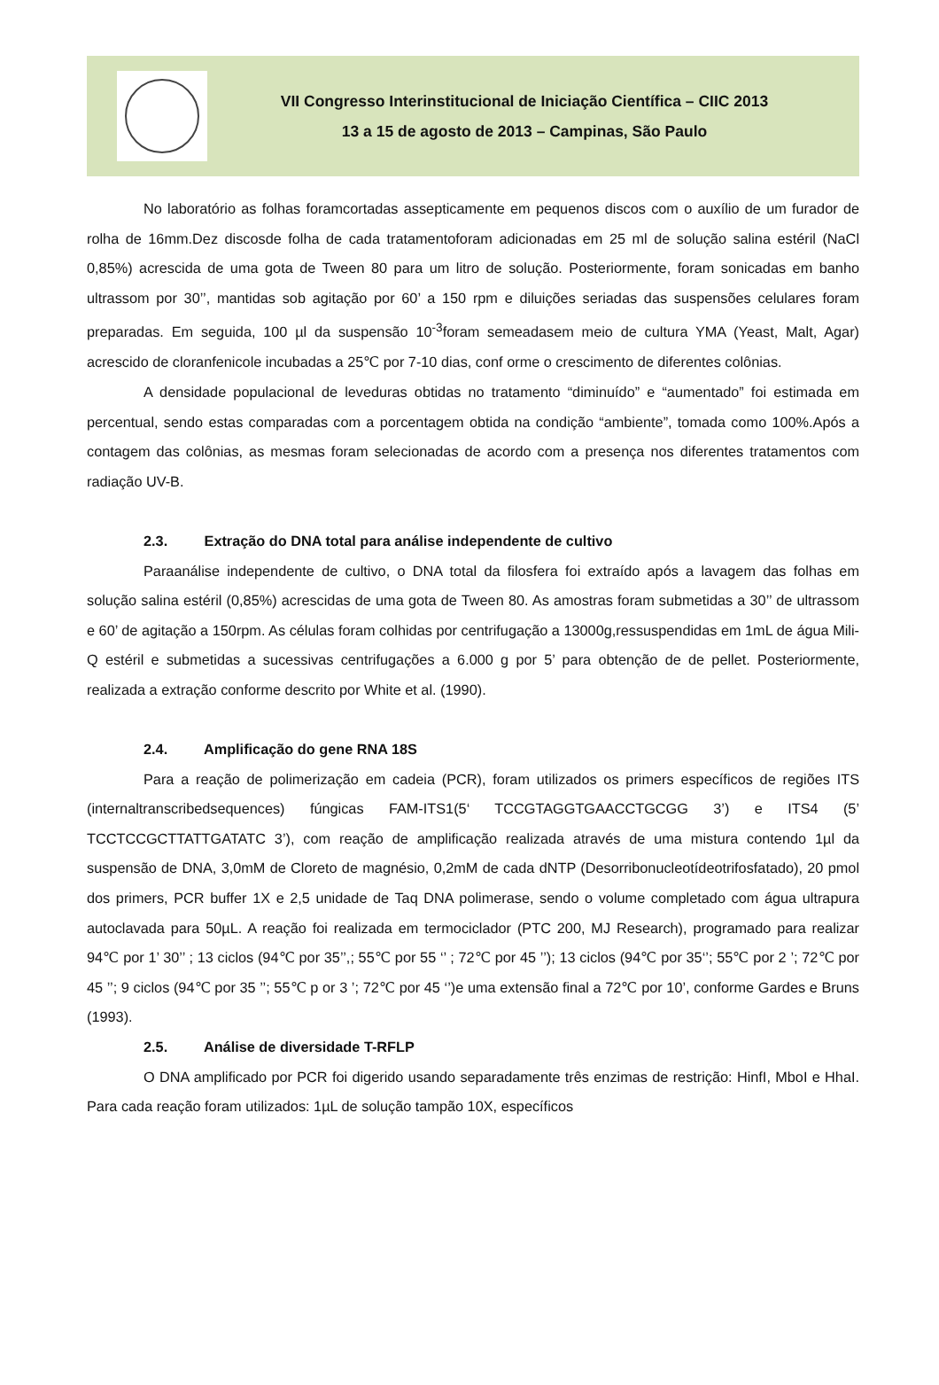VII Congresso Interinstitucional de Iniciação Científica – CIIC 2013
13 a 15 de agosto de 2013 – Campinas, São Paulo
No laboratório as folhas foramcortadas assepticamente em pequenos discos com o auxílio de um furador de rolha de 16mm.Dez discosde folha de cada tratamentoforam adicionadas em 25 ml de solução salina estéril (NaCl 0,85%) acrescida de uma gota de Tween 80 para um litro de solução. Posteriormente, foram sonicadas em banho ultrassom por 30’’, mantidas sob agitação por 60’ a 150 rpm e diluições seriadas das suspensões celulares foram preparadas. Em seguida, 100 µl da suspensão 10<sup>-3</sup>foram semeadasem meio de cultura YMA (Yeast, Malt, Agar) acrescido de cloranfenicole incubadas a 25℃ por 7-10 dias, conf orme o crescimento de diferentes colônias.
A densidade populacional de leveduras obtidas no tratamento “diminuído” e “aumentado” foi estimada em percentual, sendo estas comparadas com a porcentagem obtida na condição “ambiente”, tomada como 100%.Após a contagem das colônias, as mesmas foram selecionadas de acordo com a presença nos diferentes tratamentos com radiação UV-B.
2.3. Extração do DNA total para análise independente de cultivo
Paraanálise independente de cultivo, o DNA total da filosfera foi extraído após a lavagem das folhas em solução salina estéril (0,85%) acrescidas de uma gota de Tween 80. As amostras foram submetidas a 30’’ de ultrassom e 60’ de agitação a 150rpm. As células foram colhidas por centrifugação a 13000g,ressuspendidas em 1mL de água Mili-Q estéril e submetidas a sucessivas centrifugações a 6.000 g por 5’ para obtenção de de pellet. Posteriormente, realizada a extração conforme descrito por White et al. (1990).
2.4. Amplificação do gene RNA 18S
Para a reação de polimerização em cadeia (PCR), foram utilizados os primers específicos de regiões ITS (internaltranscribedsequences) fúngicas FAM-ITS1(5‘ TCCGTAGGTGAACCTGCGG 3’) e ITS4 (5’ TCCTCCGCTTATTGATATC 3’), com reação de amplificação realizada através de uma mistura contendo 1µl da suspensão de DNA, 3,0mM de Cloreto de magnésio, 0,2mM de cada dNTP (Desorribonucleotídeotrifosfatado), 20 pmol dos primers, PCR buffer 1X e 2,5 unidade de Taq DNA polimerase, sendo o volume completado com água ultrapura autoclavada para 50µL. A reação foi realizada em termociclador (PTC 200, MJ Research), programado para realizar 94℃ por 1’ 30’’ ; 13 ciclos (94℃ por 35’’,; 55℃ por 55 ‘’ ; 72℃ por 45 ’’); 13 ciclos (94℃ por 35‘’; 55℃ por 2 ’; 72℃ por 45 ’’; 9 ciclos (94℃ por 35 ’’; 55℃ p or 3 ’; 72℃ por 45 ‘’)e uma extensão final a 72℃ por 10’, conforme Gardes e Bruns (1993).
2.5. Análise de diversidade T-RFLP
O DNA amplificado por PCR foi digerido usando separadamente três enzimas de restrição: HinfI, MboI e HhaI. Para cada reação foram utilizados: 1µL de solução tampão 10X, específicos